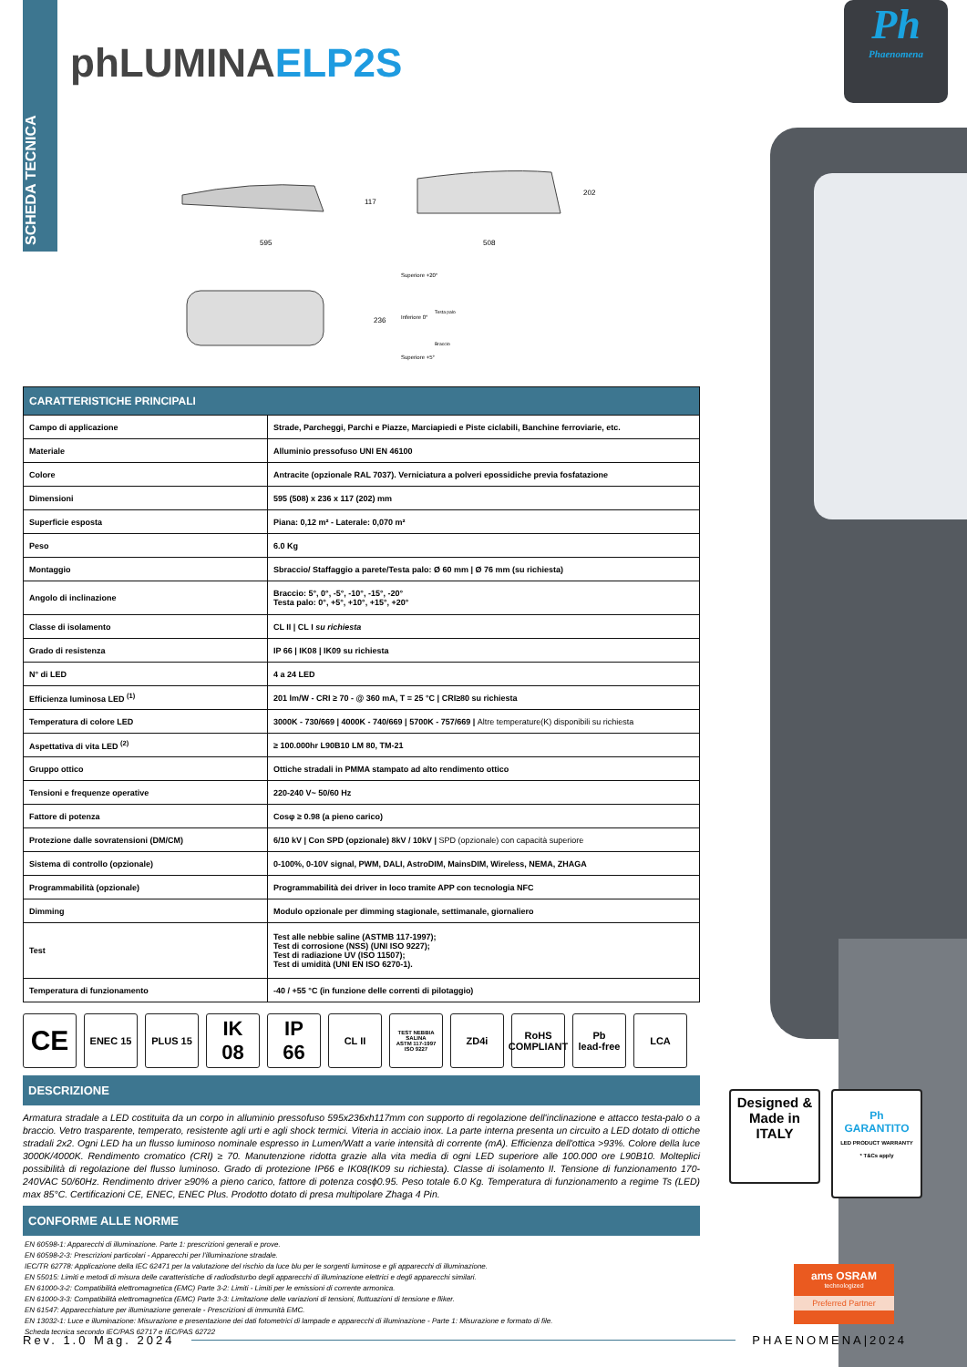SCHEDA TECNICA
Ph
Phaenomena
phLUMINAELP2S
595
117
508
202
236
Superiore +20°
Inferiore 0°
Superiore +5°
Testa palo
Braccio
| CARATTERISTICHE PRINCIPALI | |
| --- | --- |
| Campo di applicazione | Strade, Parcheggi, Parchi e Piazze, Marciapiedi e Piste ciclabili, Banchine ferroviarie, etc. |
| Materiale | Alluminio pressofuso UNI EN 46100 |
| Colore | Antracite (opzionale RAL 7037). Verniciatura a polveri epossidiche previa fosfatazione |
| Dimensioni | 595 (508) x 236 x 117 (202) mm |
| Superficie esposta | Piana: 0,12 m² - Laterale: 0,070 m² |
| Peso | 6.0 Kg |
| Montaggio | Sbraccio/ Staffaggio a parete/Testa palo: Ø 60 mm / Ø 76 mm (su richiesta) |
| Angolo di inclinazione | Braccio: 5°, 0°, -5°, -10°, -15°, -20° Testa palo: 0°, +5°, +10°, +15°, +20° |
| Classe di isolamento | CL II / CL I su richiesta |
| Grado di resistenza | IP 66 / IK08 / IK09 su richiesta |
| N° di LED | 4 a 24 LED |
| Efficienza luminosa LED <sup>(1)</sup> | 201 lm/W - CRI ≥ 70 - @ 360 mA, T = 25 °C / CRI≥80 su richiesta |
| Temperatura di colore LED | 3000K - 730/669 / 4000K - 740/669 / 5700K - 757/669 / Altre temperature(K) disponibili su richiesta |
| Aspettativa di vita LED <sup>(2)</sup> | ≥ 100.000hr L90B10 LM 80, TM-21 |
| Gruppo ottico | Ottiche stradali in PMMA stampato ad alto rendimento ottico |
| Tensioni e frequenze operative | 220-240 V~ 50/60 Hz |
| Fattore di potenza | Cosφ ≥ 0.98 (a pieno carico) |
| Protezione dalle sovratensioni (DM/CM) | 6/10 kV / Con SPD (opzionale) 8kV / 10kV / SPD (opzionale) con capacità superiore |
| Sistema di controllo (opzionale) | 0-100%, 0-10V signal, PWM, DALI, AstroDIM, MainsDIM, Wireless, NEMA, ZHAGA |
| Programmabilità (opzionale) | Programmabilità dei driver in loco tramite APP con tecnologia NFC |
| Dimming | Modulo opzionale per dimming stagionale, settimanale, giornaliero |
| Test | Test alle nebbie saline (ASTMB 117-1997); Test di corrosione (NSS) (UNI ISO 9227); Test di radiazione UV (ISO 11507); Test di umidità (UNI EN ISO 6270-1). |
| Temperatura di funzionamento | -40 / +55 °C (in funzione delle correnti di pilotaggio) |
CE
ENEC 15 PLUS 15
IK
08
IP
66
CL II
TEST NEBBIA SALINA
ASTM 117-1997
ISO 9227
ZD4i RoHS
COMPLIANT
Pb
lead-free
LCA
DESCRIZIONE
Armatura stradale a LED costituita da un corpo in alluminio pressofuso 595x236xh117mm con supporto di regolazione dell'inclinazione e attacco testa-palo o a braccio. Vetro trasparente, temperato, resistente agli urti e agli shock termici. Viteria in acciaio inox. La parte interna presenta un circuito a LED dotato di ottiche stradali 2x2. Ogni LED ha un flusso luminoso nominale espresso in Lumen/Watt a varie intensità di corrente (mA). Efficienza dell'ottica >93%. Colore della luce 3000K/4000K. Rendimento cromatico (CRI) ≥ 70. Manutenzione ridotta grazie alla vita media di ogni LED superiore alle 100.000 ore L90B10. Molteplici possibilità di regolazione del flusso luminoso. Grado di protezione IP66 e IK08(IK09 su richiesta). Classe di isolamento II. Tensione di funzionamento 170-240VAC 50/60Hz. Rendimento driver ≥90% a pieno carico, fattore di potenza cosϕ0.95. Peso totale 6.0 Kg. Temperatura di funzionamento a regime Ts (LED) max 85°C. Certificazioni CE, ENEC, ENEC Plus. Prodotto dotato di presa multipolare Zhaga 4 Pin.
CONFORME ALLE NORME
EN 60598-1: Apparecchi di illuminazione. Parte 1: prescrizioni generali e prove.
EN 60598-2-3: Prescrizioni particolari - Apparecchi per l'illuminazione stradale.
IEC/TR 62778: Applicazione della IEC 62471 per la valutazione del rischio da luce blu per le sorgenti luminose e gli apparecchi di illuminazione.
EN 55015: Limiti e metodi di misura delle caratteristiche di radiodisturbo degli apparecchi di illuminazione elettrici e degli apparecchi similari.
EN 61000-3-2: Compatibilità elettromagnetica (EMC) Parte 3-2: Limiti - Limiti per le emissioni di corrente armonica.
EN 61000-3-3: Compatibilità elettromagnetica (EMC) Parte 3-3: Limitazione delle variazioni di tensioni, fluttuazioni di tensione e fliker.
EN 61547: Apparecchiature per illuminazione generale - Prescrizioni di immunità EMC.
EN 13032-1: Luce e illuminazione: Misurazione e presentazione dei dati fotometrici di lampade e apparecchi di illuminazione - Parte 1: Misurazione e formato di file.
Scheda tecnica secondo IEC/PAS 62717 e IEC/PAS 62722
Designed &
Made in
ITALY
Ph
GARANTITO
LED PRODUCT WARRANTY
* T&Cs apply
ams OSRAM
technologized
Preferred Partner
Rev. 1.0 Mag. 2024 PHAENOMENA|2024